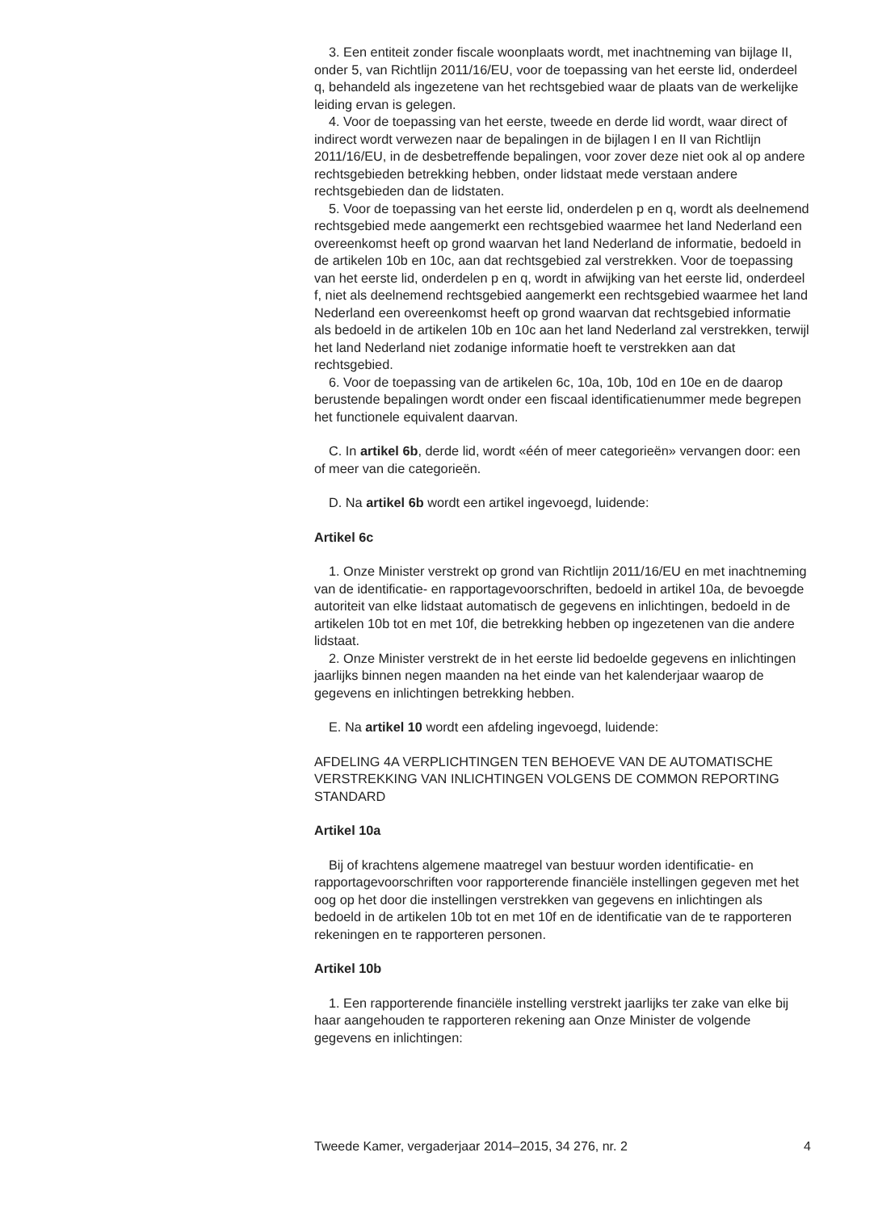3. Een entiteit zonder fiscale woonplaats wordt, met inachtneming van bijlage II, onder 5, van Richtlijn 2011/16/EU, voor de toepassing van het eerste lid, onderdeel q, behandeld als ingezetene van het rechtsgebied waar de plaats van de werkelijke leiding ervan is gelegen.
4. Voor de toepassing van het eerste, tweede en derde lid wordt, waar direct of indirect wordt verwezen naar de bepalingen in de bijlagen I en II van Richtlijn 2011/16/EU, in de desbetreffende bepalingen, voor zover deze niet ook al op andere rechtsgebieden betrekking hebben, onder lidstaat mede verstaan andere rechtsgebieden dan de lidstaten.
5. Voor de toepassing van het eerste lid, onderdelen p en q, wordt als deelnemend rechtsgebied mede aangemerkt een rechtsgebied waarmee het land Nederland een overeenkomst heeft op grond waarvan het land Nederland de informatie, bedoeld in de artikelen 10b en 10c, aan dat rechtsgebied zal verstrekken. Voor de toepassing van het eerste lid, onderdelen p en q, wordt in afwijking van het eerste lid, onderdeel f, niet als deelnemend rechtsgebied aangemerkt een rechtsgebied waarmee het land Nederland een overeenkomst heeft op grond waarvan dat rechtsgebied informatie als bedoeld in de artikelen 10b en 10c aan het land Nederland zal verstrekken, terwijl het land Nederland niet zodanige informatie hoeft te verstrekken aan dat rechtsgebied.
6. Voor de toepassing van de artikelen 6c, 10a, 10b, 10d en 10e en de daarop berustende bepalingen wordt onder een fiscaal identificatienummer mede begrepen het functionele equivalent daarvan.
C. In artikel 6b, derde lid, wordt «één of meer categorieën» vervangen door: een of meer van die categorieën.
D. Na artikel 6b wordt een artikel ingevoegd, luidende:
Artikel 6c
1. Onze Minister verstrekt op grond van Richtlijn 2011/16/EU en met inachtneming van de identificatie- en rapportagevoorschriften, bedoeld in artikel 10a, de bevoegde autoriteit van elke lidstaat automatisch de gegevens en inlichtingen, bedoeld in de artikelen 10b tot en met 10f, die betrekking hebben op ingezetenen van die andere lidstaat.
2. Onze Minister verstrekt de in het eerste lid bedoelde gegevens en inlichtingen jaarlijks binnen negen maanden na het einde van het kalenderjaar waarop de gegevens en inlichtingen betrekking hebben.
E. Na artikel 10 wordt een afdeling ingevoegd, luidende:
AFDELING 4A VERPLICHTINGEN TEN BEHOEVE VAN DE AUTOMATISCHE VERSTREKKING VAN INLICHTINGEN VOLGENS DE COMMON REPORTING STANDARD
Artikel 10a
Bij of krachtens algemene maatregel van bestuur worden identificatie- en rapportagevoorschriften voor rapporterende financiële instellingen gegeven met het oog op het door die instellingen verstrekken van gegevens en inlichtingen als bedoeld in de artikelen 10b tot en met 10f en de identificatie van de te rapporteren rekeningen en te rapporteren personen.
Artikel 10b
1. Een rapporterende financiële instelling verstrekt jaarlijks ter zake van elke bij haar aangehouden te rapporteren rekening aan Onze Minister de volgende gegevens en inlichtingen:
Tweede Kamer, vergaderjaar 2014–2015, 34 276, nr. 2 4